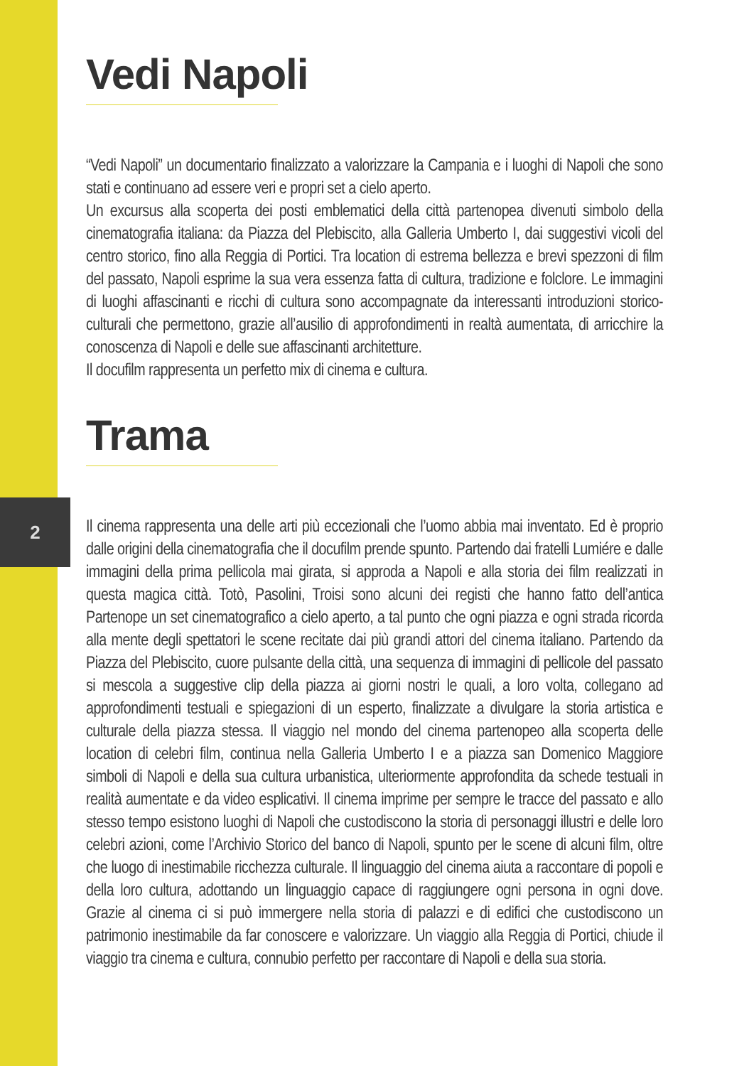2
Vedi Napoli
“Vedi Napoli” un documentario finalizzato a valorizzare la Campania e i luoghi di Napoli che sono stati e continuano ad essere veri e propri set a cielo aperto.
Un excursus alla scoperta dei posti emblematici della città partenopea divenuti simbolo della cinematografia italiana: da Piazza del Plebiscito, alla Galleria Umberto I, dai suggestivi vicoli del centro storico, fino alla Reggia di Portici. Tra location di estrema bellezza e brevi spezzoni di film del passato, Napoli esprime la sua vera essenza fatta di cultura, tradizione e folclore. Le immagini di luoghi affascinanti e ricchi di cultura sono accompagnate da interessanti introduzioni storico-culturali che permettono, grazie all’ausilio di approfondimenti in realtà aumentata, di arricchire la conoscenza di Napoli e delle sue affascinanti architetture.
Il docufilm rappresenta un perfetto mix di cinema e cultura.
Trama
Il cinema rappresenta una delle arti più eccezionali che l’uomo abbia mai inventato. Ed è proprio dalle origini della cinematografia che il docufilm prende spunto. Partendo dai fratelli Lumiére e dalle immagini della prima pellicola mai girata, si approda a Napoli e alla storia dei film realizzati in questa magica città. Totò, Pasolini, Troisi sono alcuni dei registi che hanno fatto dell’antica Partenope un set cinematografico a cielo aperto, a tal punto che ogni piazza e ogni strada ricorda alla mente degli spettatori le scene recitate dai più grandi attori del cinema italiano. Partendo da Piazza del Plebiscito, cuore pulsante della città, una sequenza di immagini di pellicole del passato si mescola a suggestive clip della piazza ai giorni nostri le quali, a loro volta, collegano ad approfondimenti testuali e spiegazioni di un esperto, finalizzate a divulgare la storia artistica e culturale della piazza stessa. Il viaggio nel mondo del cinema partenopeo alla scoperta delle location di celebri film, continua nella Galleria Umberto I e a piazza san Domenico Maggiore simboli di Napoli e della sua cultura urbanistica, ulteriormente approfondita da schede testuali in realità aumentate e da video esplicativi. Il cinema imprime per sempre le tracce del passato e allo stesso tempo esistono luoghi di Napoli che custodiscono la storia di personaggi illustri e delle loro celebri azioni, come l’Archivio Storico del banco di Napoli, spunto per le scene di alcuni film, oltre che luogo di inestimabile ricchezza culturale. Il linguaggio del cinema aiuta a raccontare di popoli e della loro cultura, adottando un linguaggio capace di raggiungere ogni persona in ogni dove. Grazie al cinema ci si può immergere nella storia di palazzi e di edifici che custodiscono un patrimonio inestimabile da far conoscere e valorizzare. Un viaggio alla Reggia di Portici, chiude il viaggio tra cinema e cultura, connubio perfetto per raccontare di Napoli e della sua storia.